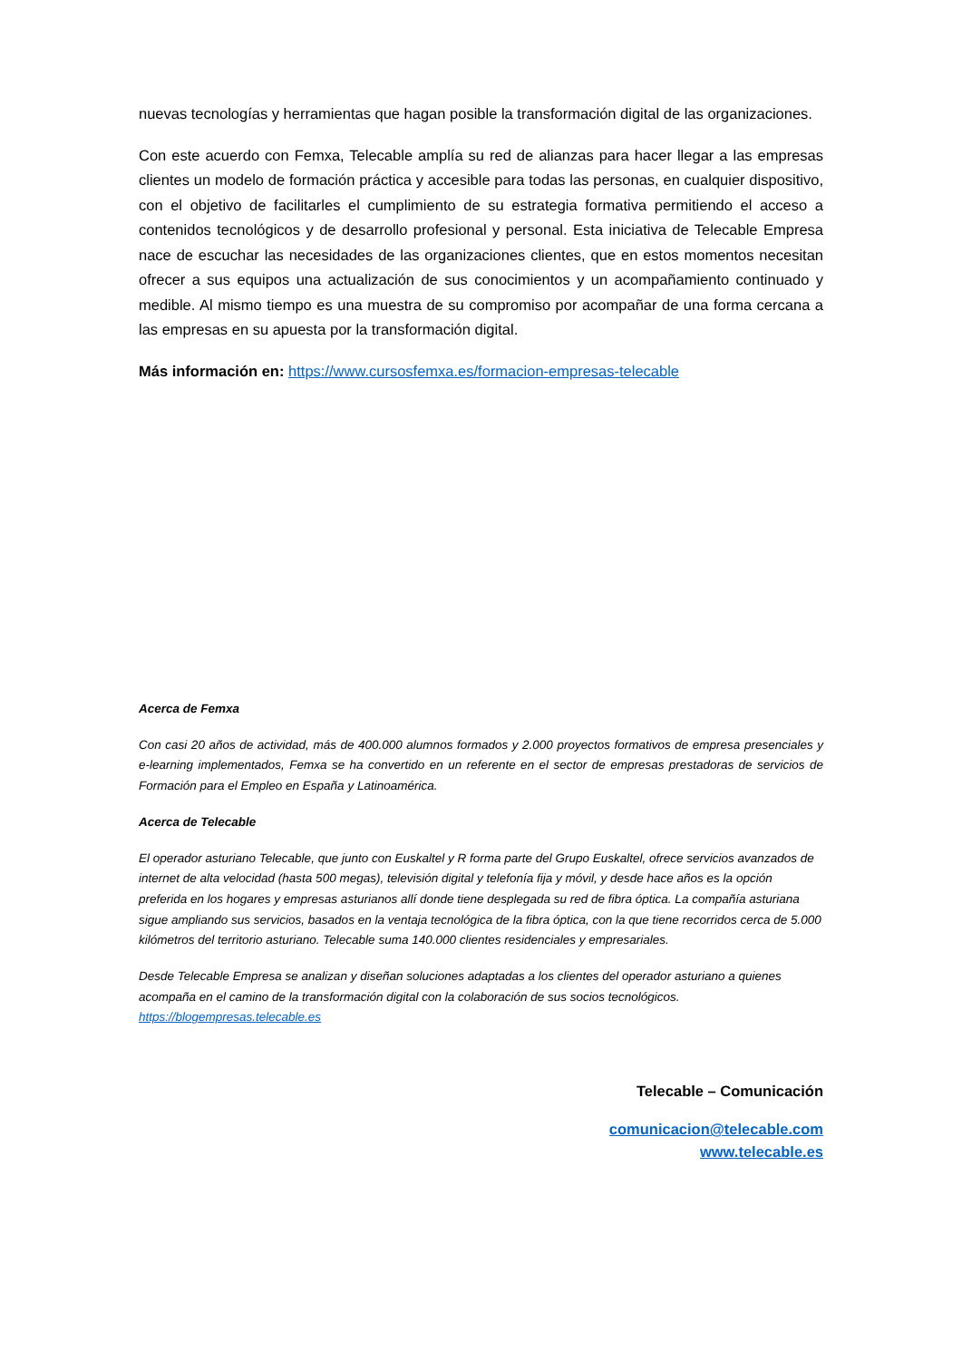nuevas tecnologías y herramientas que hagan posible la transformación digital de las organizaciones.
Con este acuerdo con Femxa, Telecable amplía su red de alianzas para hacer llegar a las empresas clientes un modelo de formación práctica y accesible para todas las personas, en cualquier dispositivo, con el objetivo de facilitarles el cumplimiento de su estrategia formativa permitiendo el acceso a contenidos tecnológicos y de desarrollo profesional y personal. Esta iniciativa de Telecable Empresa nace de escuchar las necesidades de las organizaciones clientes, que en estos momentos necesitan ofrecer a sus equipos una actualización de sus conocimientos y un acompañamiento continuado y medible. Al mismo tiempo es una muestra de su compromiso por acompañar de una forma cercana a las empresas en su apuesta por la transformación digital.
Más información en: https://www.cursosfemxa.es/formacion-empresas-telecable
Acerca de Femxa
Con casi 20 años de actividad, más de 400.000 alumnos formados y 2.000 proyectos formativos de empresa presenciales y e-learning implementados, Femxa se ha convertido en un referente en el sector de empresas prestadoras de servicios de Formación para el Empleo en España y Latinoamérica.
Acerca de Telecable
El operador asturiano Telecable, que junto con Euskaltel y R forma parte del Grupo Euskaltel, ofrece servicios avanzados de internet de alta velocidad (hasta 500 megas), televisión digital y telefonía fija y móvil, y desde hace años es la opción preferida en los hogares y empresas asturianos allí donde tiene desplegada su red de fibra óptica. La compañía asturiana sigue ampliando sus servicios, basados en la ventaja tecnológica de la fibra óptica, con la que tiene recorridos cerca de 5.000 kilómetros del territorio asturiano. Telecable suma 140.000 clientes residenciales y empresariales.
Desde Telecable Empresa se analizan y diseñan soluciones adaptadas a los clientes del operador asturiano a quienes acompaña en el camino de la transformación digital con la colaboración de sus socios tecnológicos.
https://blogempresas.telecable.es
Telecable – Comunicación
comunicacion@telecable.com
www.telecable.es